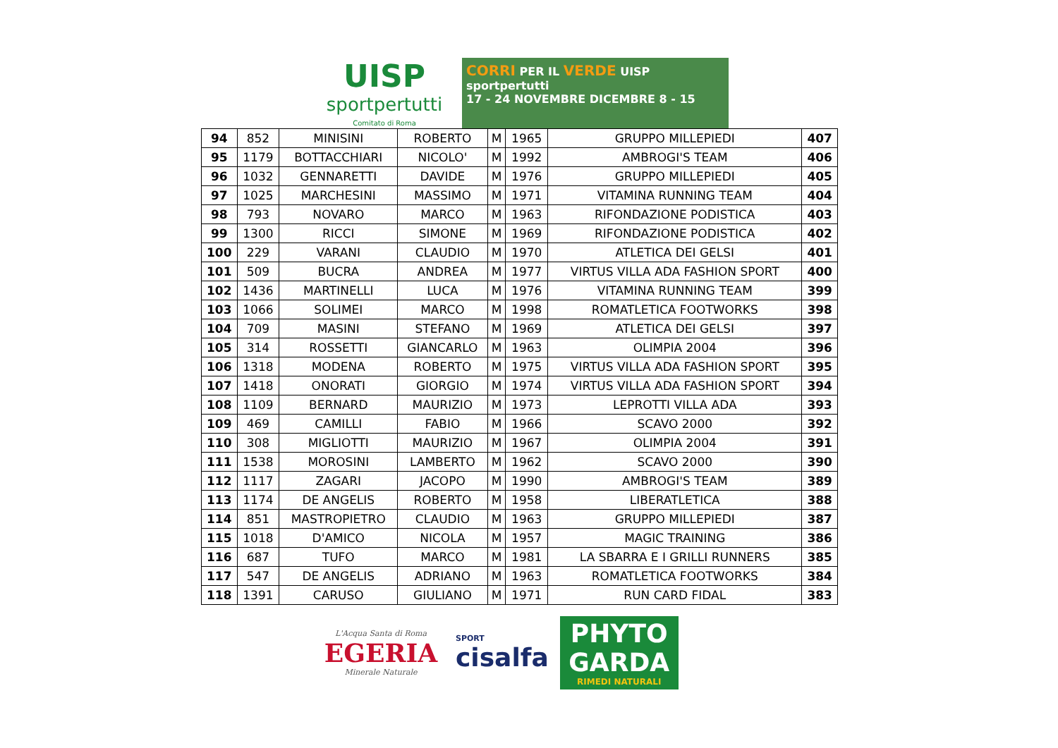UISP
sportpertutti
Comitato di Roma
CORRI PER IL VERDE UISP sportpertutti
17 - 24 NOVEMBRE DICEMBRE 8 - 15
| 94 | 852 | MINISINI | ROBERTO | M | 1965 | GRUPPO MILLEPIEDI | 407 |
| 95 | 1179 | BOTTACCHIARI | NICOLO' | M | 1992 | AMBROGI'S TEAM | 406 |
| 96 | 1032 | GENNARETTI | DAVIDE | M | 1976 | GRUPPO MILLEPIEDI | 405 |
| 97 | 1025 | MARCHESINI | MASSIMO | M | 1971 | VITAMINA RUNNING TEAM | 404 |
| 98 | 793 | NOVARO | MARCO | M | 1963 | RIFONDAZIONE PODISTICA | 403 |
| 99 | 1300 | RICCI | SIMONE | M | 1969 | RIFONDAZIONE PODISTICA | 402 |
| 100 | 229 | VARANI | CLAUDIO | M | 1970 | ATLETICA DEI GELSI | 401 |
| 101 | 509 | BUCRA | ANDREA | M | 1977 | VIRTUS VILLA ADA FASHION SPORT | 400 |
| 102 | 1436 | MARTINELLI | LUCA | M | 1976 | VITAMINA RUNNING TEAM | 399 |
| 103 | 1066 | SOLIMEI | MARCO | M | 1998 | ROMATLETICA FOOTWORKS | 398 |
| 104 | 709 | MASINI | STEFANO | M | 1969 | ATLETICA DEI GELSI | 397 |
| 105 | 314 | ROSSETTI | GIANCARLO | M | 1963 | OLIMPIA 2004 | 396 |
| 106 | 1318 | MODENA | ROBERTO | M | 1975 | VIRTUS VILLA ADA FASHION SPORT | 395 |
| 107 | 1418 | ONORATI | GIORGIO | M | 1974 | VIRTUS VILLA ADA FASHION SPORT | 394 |
| 108 | 1109 | BERNARD | MAURIZIO | M | 1973 | LEPROTTI VILLA ADA | 393 |
| 109 | 469 | CAMILLI | FABIO | M | 1966 | SCAVO 2000 | 392 |
| 110 | 308 | MIGLIOTTI | MAURIZIO | M | 1967 | OLIMPIA 2004 | 391 |
| 111 | 1538 | MOROSINI | LAMBERTO | M | 1962 | SCAVO 2000 | 390 |
| 112 | 1117 | ZAGARI | JACOPO | M | 1990 | AMBROGI'S TEAM | 389 |
| 113 | 1174 | DE ANGELIS | ROBERTO | M | 1958 | LIBERATLETICA | 388 |
| 114 | 851 | MASTROPIETRO | CLAUDIO | M | 1963 | GRUPPO MILLEPIEDI | 387 |
| 115 | 1018 | D'AMICO | NICOLA | M | 1957 | MAGIC TRAINING | 386 |
| 116 | 687 | TUFO | MARCO | M | 1981 | LA SBARRA E I GRILLI RUNNERS | 385 |
| 117 | 547 | DE ANGELIS | ADRIANO | M | 1963 | ROMATLETICA FOOTWORKS | 384 |
| 118 | 1391 | CARUSO | GIULIANO | M | 1971 | RUN CARD FIDAL | 383 |
L'Acqua Santa di Roma
EGERIA
Minerale Naturale
SPORT
cisalfa
PHYTO
GARDA
RIMEDI NATURALI